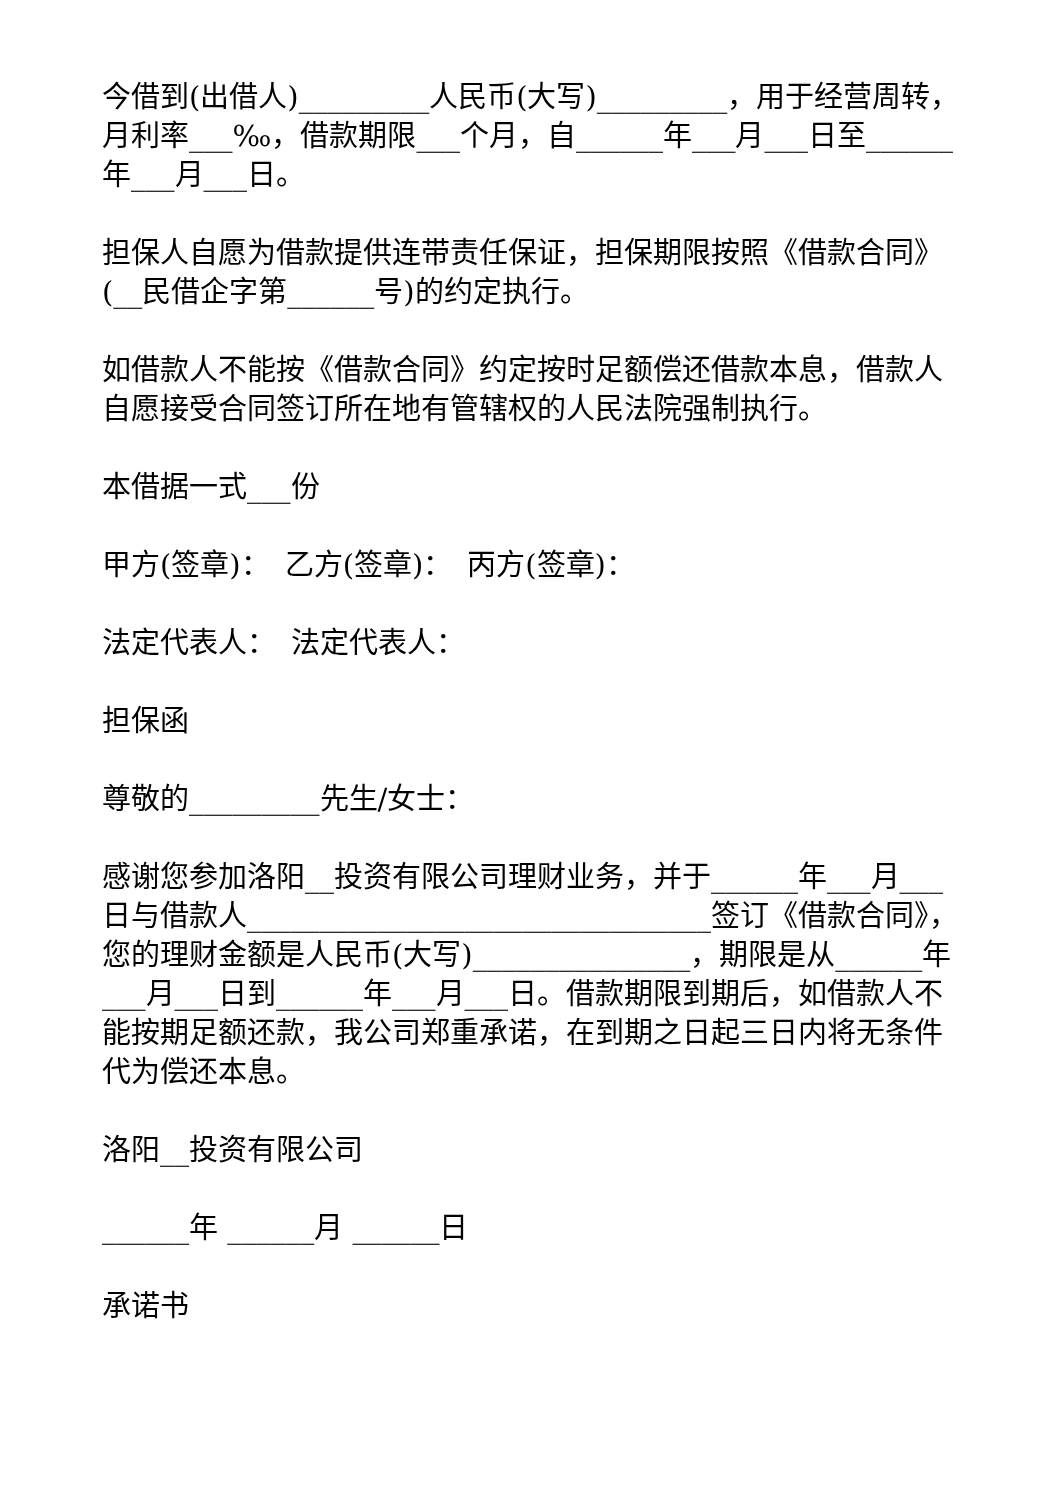今借到(出借人)_________人民币(大写)_________，用于经营周转，月利率___‰，借款期限___个月，自______年___月___日至______年___月___日。
担保人自愿为借款提供连带责任保证，担保期限按照《借款合同》(__民借企字第______号)的约定执行。
如借款人不能按《借款合同》约定按时足额偿还借款本息，借款人自愿接受合同签订所在地有管辖权的人民法院强制执行。
本借据一式___份
甲方(签章)：　乙方(签章)：　丙方(签章)：
法定代表人：　法定代表人：
担保函
尊敬的_________先生/女士：
感谢您参加洛阳__投资有限公司理财业务，并于______年___月___日与借款人________________________________签订《借款合同》，您的理财金额是人民币(大写)_______________，期限是从______年___月___日到______年___月___日。借款期限到期后，如借款人不能按期足额还款，我公司郑重承诺，在到期之日起三日内将无条件代为偿还本息。
洛阳__投资有限公司
______年 ______月 ______日
承诺书